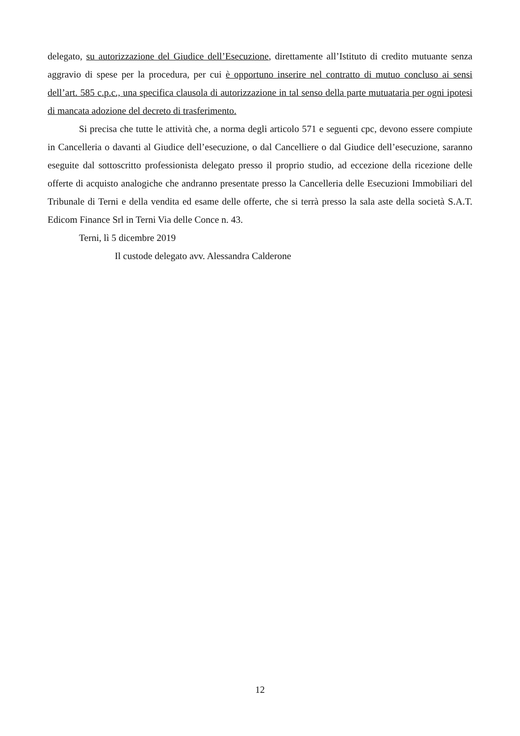delegato, su autorizzazione del Giudice dell’Esecuzione, direttamente all’Istituto di credito mutuante senza aggravio di spese per la procedura, per cui è opportuno inserire nel contratto di mutuo concluso ai sensi dell’art. 585 c.p.c., una specifica clausola di autorizzazione in tal senso della parte mutuataria per ogni ipotesi di mancata adozione del decreto di trasferimento.
Si precisa che tutte le attività che, a norma degli articolo 571 e seguenti cpc, devono essere compiute in Cancelleria o davanti al Giudice dell’esecuzione, o dal Cancelliere o dal Giudice dell’esecuzione, saranno eseguite dal sottoscritto professionista delegato presso il proprio studio, ad eccezione della ricezione delle offerte di acquisto analogiche che andranno presentate presso la Cancelleria delle Esecuzioni Immobiliari del Tribunale di Terni e della vendita ed esame delle offerte, che si terrà presso la sala aste della società S.A.T. Edicom Finance Srl in Terni Via delle Conce n. 43.
Terni, lì 5 dicembre 2019
Il custode delegato avv. Alessandra Calderone
12